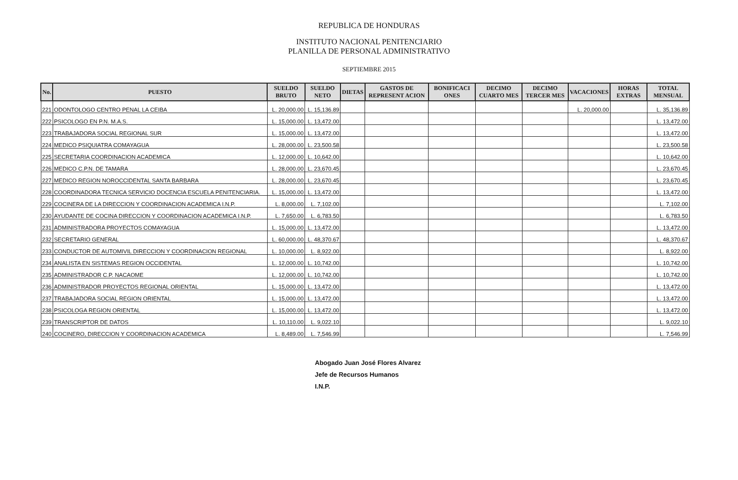REPUBLICA DE HONDURAS
INSTITUTO NACIONAL PENITENCIARIO
PLANILLA DE PERSONAL ADMINISTRATIVO
SEPTIEMBRE 2015
| No. | PUESTO | SUELDO BRUTO | SUELDO NETO | DIETAS | GASTOS DE REPRESENT ACION | BONIFICACI ONES | DECIMO CUARTO MES | DECIMO TERCER MES | VACACIONES | HORAS EXTRAS | TOTAL MENSUAL |
| --- | --- | --- | --- | --- | --- | --- | --- | --- | --- | --- | --- |
| 221 | ODONTOLOGO CENTRO PENAL LA CEIBA | L. 20,000.00 | L. 15,136.89 | | | | | | L. 20,000.00 | | L. 35,136.89 |
| 222 | PSICOLOGO EN P.N. M.A.S. | L. 15,000.00 | L. 13,472.00 | | | | | | | | L. 13,472.00 |
| 223 | TRABAJADORA SOCIAL REGIONAL SUR | L. 15,000.00 | L. 13,472.00 | | | | | | | | L. 13,472.00 |
| 224 | MEDICO PSIQUIATRA COMAYAGUA | L. 28,000.00 | L. 23,500.58 | | | | | | | | L. 23,500.58 |
| 225 | SECRETARIA COORDINACION ACADEMICA | L. 12,000.00 | L. 10,642.00 | | | | | | | | L. 10,642.00 |
| 226 | MEDICO C.P.N. DE TAMARA | L. 28,000.00 | L. 23,670.45 | | | | | | | | L. 23,670.45 |
| 227 | MEDICO REGION NOROCCIDENTAL SANTA BARBARA | L. 28,000.00 | L. 23,670.45 | | | | | | | | L. 23,670.45 |
| 228 | COORDINADORA TECNICA SERVICIO DOCENCIA ESCUELA PENITENCIARIA. | L. 15,000.00 | L. 13,472.00 | | | | | | | | L. 13,472.00 |
| 229 | COCINERA DE LA DIRECCION Y COORDINACION ACADEMICA I.N.P. | L. 8,000.00 | L. 7,102.00 | | | | | | | | L. 7,102.00 |
| 230 | AYUDANTE DE COCINA DIRECCION Y COORDINACION ACADEMICA I.N.P. | L. 7,650.00 | L. 6,783.50 | | | | | | | | L. 6,783.50 |
| 231 | ADMINISTRADORA PROYECTOS COMAYAGUA | L. 15,000.00 | L. 13,472.00 | | | | | | | | L. 13,472.00 |
| 232 | SECRETARIO GENERAL | L. 60,000.00 | L. 48,370.67 | | | | | | | | L. 48,370.67 |
| 233 | CONDUCTOR DE AUTOMIVIL DIRECCION Y COORDINACION REGIONAL | L. 10,000.00 | L. 8,922.00 | | | | | | | | L. 8,922.00 |
| 234 | ANALISTA EN SISTEMAS REGION OCCIDENTAL | L. 12,000.00 | L. 10,742.00 | | | | | | | | L. 10,742.00 |
| 235 | ADMINISTRADOR C.P. NACAOME | L. 12,000.00 | L. 10,742.00 | | | | | | | | L. 10,742.00 |
| 236 | ADMINISTRADOR PROYECTOS REGIONAL ORIENTAL | L. 15,000.00 | L. 13,472.00 | | | | | | | | L. 13,472.00 |
| 237 | TRABAJADORA SOCIAL REGION ORIENTAL | L. 15,000.00 | L. 13,472.00 | | | | | | | | L. 13,472.00 |
| 238 | PSICOLOGA REGION ORIENTAL | L. 15,000.00 | L. 13,472.00 | | | | | | | | L. 13,472.00 |
| 239 | TRANSCRIPTOR DE DATOS | L. 10,110.00 | L. 9,022.10 | | | | | | | | L. 9,022.10 |
| 240 | COCINERO, DIRECCION Y COORDINACION ACADEMICA | L. 8,489.00 | L. 7,546.99 | | | | | | | | L. 7,546.99 |
Abogado Juan José Flores Alvarez
Jefe de Recursos Humanos
I.N.P.